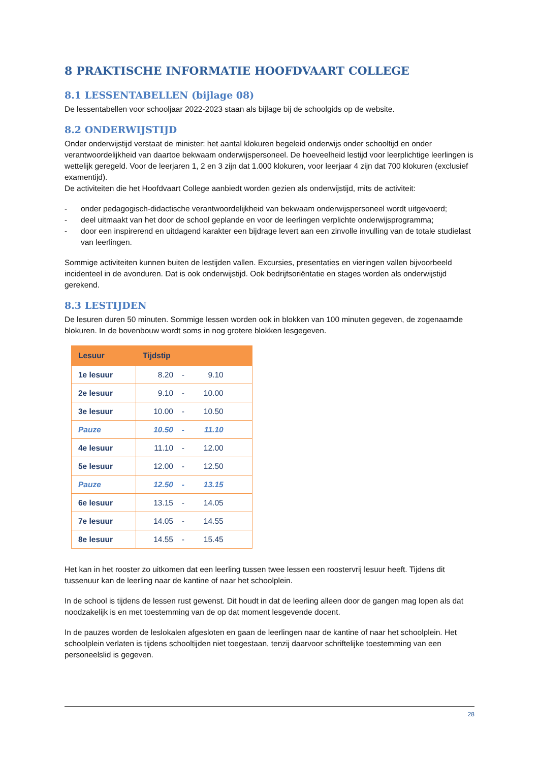8 PRAKTISCHE INFORMATIE HOOFDVAART COLLEGE
8.1 LESSENTABELLEN (bijlage 08)
De lessentabellen voor schooljaar 2022-2023 staan als bijlage bij de schoolgids op de website.
8.2 ONDERWIJSTIJD
Onder onderwijstijd verstaat de minister: het aantal klokuren begeleid onderwijs onder schooltijd en onder verantwoordelijkheid van daartoe bekwaam onderwijspersoneel. De hoeveelheid lestijd voor leerplichtige leerlingen is wettelijk geregeld. Voor de leerjaren 1, 2 en 3 zijn dat 1.000 klokuren, voor leerjaar 4 zijn dat 700 klokuren (exclusief examentijd).
De activiteiten die het Hoofdvaart College aanbiedt worden gezien als onderwijstijd, mits de activiteit:
- onder pedagogisch-didactische verantwoordelijkheid van bekwaam onderwijspersoneel wordt uitgevoerd;
- deel uitmaakt van het door de school geplande en voor de leerlingen verplichte onderwijsprogramma;
- door een inspirerend en uitdagend karakter een bijdrage levert aan een zinvolle invulling van de totale studielast van leerlingen.
Sommige activiteiten kunnen buiten de lestijden vallen. Excursies, presentaties en vieringen vallen bijvoorbeeld incidenteel in de avonduren. Dat is ook onderwijstijd. Ook bedrijfsoriëntatie en stages worden als onderwijstijd gerekend.
8.3 LESTIJDEN
De lesuren duren 50 minuten. Sommige lessen worden ook in blokken van 100 minuten gegeven, de zogenaamde blokuren. In de bovenbouw wordt soms in nog grotere blokken lesgegeven.
| Lesuur | Tijdstip |
| --- | --- |
| 1e lesuur | 8.20 - 9.10 |
| 2e lesuur | 9.10 - 10.00 |
| 3e lesuur | 10.00 - 10.50 |
| Pauze | 10.50 - 11.10 |
| 4e lesuur | 11.10 - 12.00 |
| 5e lesuur | 12.00 - 12.50 |
| Pauze | 12.50 - 13.15 |
| 6e lesuur | 13.15 - 14.05 |
| 7e lesuur | 14.05 - 14.55 |
| 8e lesuur | 14.55 - 15.45 |
Het kan in het rooster zo uitkomen dat een leerling tussen twee lessen een roostervrij lesuur heeft. Tijdens dit tussenuur kan de leerling naar de kantine of naar het schoolplein.
In de school is tijdens de lessen rust gewenst. Dit houdt in dat de leerling alleen door de gangen mag lopen als dat noodzakelijk is en met toestemming van de op dat moment lesgevende docent.
In de pauzes worden de leslokalen afgesloten en gaan de leerlingen naar de kantine of naar het schoolplein. Het schoolplein verlaten is tijdens schooltijden niet toegestaan, tenzij daarvoor schriftelijke toestemming van een personeelslid is gegeven.
28